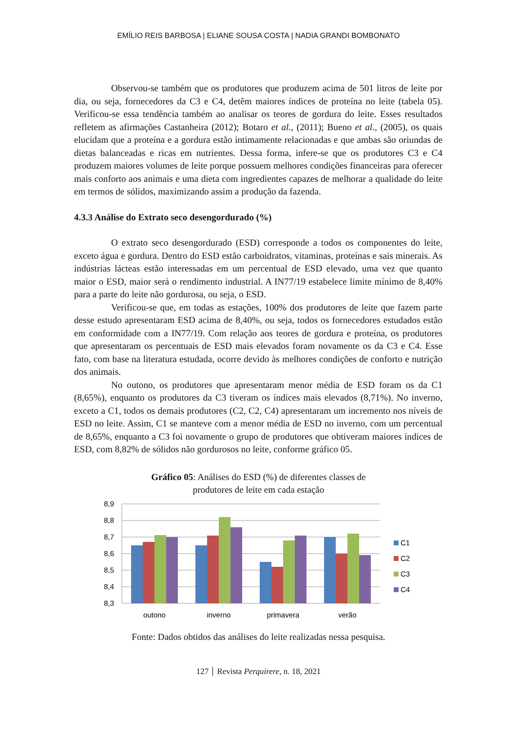EMÍLIO REIS BARBOSA | ELIANE SOUSA COSTA | NADIA GRANDI BOMBONATO
Observou-se também que os produtores que produzem acima de 501 litros de leite por dia, ou seja, fornecedores da C3 e C4, detêm maiores índices de proteína no leite (tabela 05). Verificou-se essa tendência também ao analisar os teores de gordura do leite. Esses resultados refletem as afirmações Castanheira (2012); Botaro et al., (2011); Bueno et al., (2005), os quais elucidam que a proteína e a gordura estão intimamente relacionadas e que ambas são oriundas de dietas balanceadas e ricas em nutrientes. Dessa forma, infere-se que os produtores C3 e C4 produzem maiores volumes de leite porque possuem melhores condições financeiras para oferecer mais conforto aos animais e uma dieta com ingredientes capazes de melhorar a qualidade do leite em termos de sólidos, maximizando assim a produção da fazenda.
4.3.3 Análise do Extrato seco desengordurado (%)
O extrato seco desengordurado (ESD) corresponde a todos os componentes do leite, exceto água e gordura. Dentro do ESD estão carboidratos, vitaminas, proteínas e sais minerais. As indústrias lácteas estão interessadas em um percentual de ESD elevado, uma vez que quanto maior o ESD, maior será o rendimento industrial. A IN77/19 estabelece limite mínimo de 8,40% para a parte do leite não gordurosa, ou seja, o ESD.
Verificou-se que, em todas as estações, 100% dos produtores de leite que fazem parte desse estudo apresentaram ESD acima de 8,40%, ou seja, todos os fornecedores estudados estão em conformidade com a IN77/19. Com relação aos teores de gordura e proteína, os produtores que apresentaram os percentuais de ESD mais elevados foram novamente os da C3 e C4. Esse fato, com base na literatura estudada, ocorre devido às melhores condições de conforto e nutrição dos animais.
No outono, os produtores que apresentaram menor média de ESD foram os da C1 (8,65%), enquanto os produtores da C3 tiveram os índices mais elevados (8,71%). No inverno, exceto a C1, todos os demais produtores (C2, C2, C4) apresentaram um incremento nos níveis de ESD no leite. Assim, C1 se manteve com a menor média de ESD no inverno, com um percentual de 8,65%, enquanto a C3 foi novamente o grupo de produtores que obtiveram maiores índices de ESD, com 8,82% de sólidos não gordurosos no leite, conforme gráfico 05.
Gráfico 05: Análises do ESD (%) de diferentes classes de
produtores de leite em cada estação
8,9
8,8
8,7
8,6
8,5
8,4
8,3
outono
inverno
primavera
verão
C1
C2
C3
C4
Fonte: Dados obtidos das análises do leite realizadas nessa pesquisa.
127 Revista Perquirere, n. 18, 2021